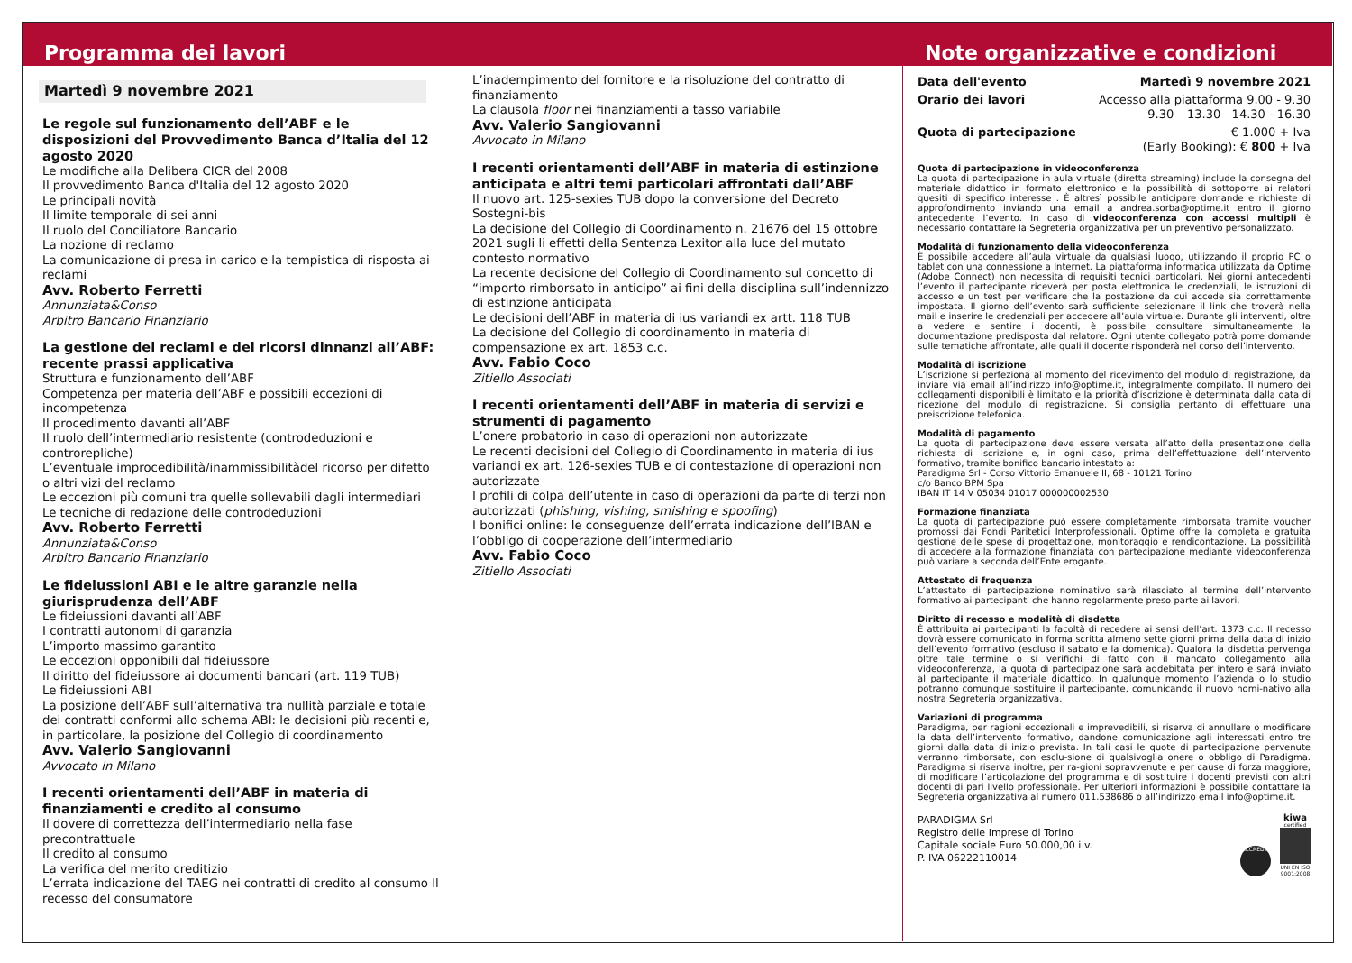Programma dei lavori
Martedì 9 novembre 2021
Le regole sul funzionamento dell’ABF e le disposizioni del Provvedimento Banca d’Italia del 12 agosto 2020
Le modifiche alla Delibera CICR del 2008
Il provvedimento Banca d'Italia del 12 agosto 2020
Le principali novità
Il limite temporale di sei anni
Il ruolo del Conciliatore Bancario
La nozione di reclamo
La comunicazione di presa in carico e la tempistica di risposta ai reclami
Avv. Roberto Ferretti
Annunziata&Conso
Arbitro Bancario Finanziario
La gestione dei reclami e dei ricorsi dinnanzi all’ABF: recente prassi applicativa
Struttura e funzionamento dell’ABF
Competenza per materia dell’ABF e possibili eccezioni di incompetenza
Il procedimento davanti all’ABF
Il ruolo dell’intermediario resistente (controdeduzioni e controrepliche)
L’eventuale improcedibilità/inammissibilitàdel ricorso per difetto o altri vizi del reclamo
Le eccezioni più comuni tra quelle sollevabili dagli intermediari
Le tecniche di redazione delle controdeduzioni
Avv. Roberto Ferretti
Annunziata&Conso
Arbitro Bancario Finanziario
Le fideiussioni ABI e le altre garanzie nella giurisprudenza dell’ABF
Le fideiussioni davanti all’ABF
I contratti autonomi di garanzia
L’importo massimo garantito
Le eccezioni opponibili dal fideiussore
Il diritto del fideiussore ai documenti bancari (art. 119 TUB)
Le fideiussioni ABI
La posizione dell’ABF sull’alternativa tra nullità parziale e totale dei contratti conformi allo schema ABI: le decisioni più recenti e, in particolare, la posizione del Collegio di coordinamento
Avv. Valerio Sangiovanni
Avvocato in Milano
I recenti orientamenti dell’ABF in materia di finanziamenti e credito al consumo
Il dovere di correttezza dell’intermediario nella fase precontrattuale
Il credito al consumo
La verifica del merito creditizio
L’errata indicazione del TAEG nei contratti di credito al consumo Il recesso del consumatore
L’inadempimento del fornitore e la risoluzione del contratto di finanziamento
La clausola floor nei finanziamenti a tasso variabile
Avv. Valerio Sangiovanni
Avvocato in Milano
I recenti orientamenti dell’ABF in materia di estinzione anticipata e altri temi particolari affrontati dall’ABF
Il nuovo art. 125-sexies TUB dopo la conversione del Decreto Sostegni-bis
La decisione del Collegio di Coordinamento n. 21676 del 15 ottobre 2021 sugli li effetti della Sentenza Lexitor alla luce del mutato contesto normativo
La recente decisione del Collegio di Coordinamento sul concetto di “importo rimborsato in anticipo” ai fini della disciplina sull’indennizzo di estinzione anticipata
Le decisioni dell’ABF in materia di ius variandi ex artt. 118 TUB
La decisione del Collegio di coordinamento in materia di compensazione ex art. 1853 c.c.
Avv. Fabio Coco
Zitiello Associati
I recenti orientamenti dell’ABF in materia di servizi e strumenti di pagamento
L’onere probatorio in caso di operazioni non autorizzate
Le recenti decisioni del Collegio di Coordinamento in materia di ius variandi ex art. 126-sexies TUB e di contestazione di operazioni non autorizzate
I profili di colpa dell’utente in caso di operazioni da parte di terzi non autorizzati (phishing, vishing, smishing e spoofing)
I bonifici online: le conseguenze dell’errata indicazione dell’IBAN e l’obbligo di cooperazione dell’intermediario
Avv. Fabio Coco
Zitiello Associati
Note organizzative e condizioni
Data dell'evento Martedì 9 novembre 2021
Orario dei lavori Accesso alla piattaforma 9.00 - 9.30
9.30 – 13.30 14.30 - 16.30
Quota di partecipazione € 1.000 + Iva
(Early Booking): € 800 + Iva
Quota di partecipazione in videoconferenza
La quota di partecipazione in aula virtuale (diretta streaming) include la consegna del materiale didattico in formato elettronico e la possibilità di sottoporre ai relatori quesiti di specifico interesse . È altresì possibile anticipare domande e richieste di approfondimento inviando una email a andrea.sorba@optime.it entro il giorno antecedente l’evento. In caso di videoconferenza con accessi multipli è necessario contattare la Segreteria organizzativa per un preventivo personalizzato.
Modalità di funzionamento della videoconferenza
È possibile accedere all’aula virtuale da qualsiasi luogo, utilizzando il proprio PC o tablet con una connessione a Internet. La piattaforma informatica utilizzata da Optime (Adobe Connect) non necessita di requisiti tecnici particolari. Nei giorni antecedenti l’evento il partecipante riceverà per posta elettronica le credenziali, le istruzioni di accesso e un test per verificare che la postazione da cui accede sia correttamente impostata. Il giorno dell’evento sarà sufficiente selezionare il link che troverà nella mail e inserire le credenziali per accedere all’aula virtuale. Durante gli interventi, oltre a vedere e sentire i docenti, è possibile consultare simultaneamente la documentazione predisposta dal relatore. Ogni utente collegato potrà porre domande sulle tematiche affrontate, alle quali il docente risponderà nel corso dell’intervento.
Modalità di iscrizione
L’iscrizione si perfeziona al momento del ricevimento del modulo di registrazione, da inviare via email all’indirizzo info@optime.it, integralmente compilato. Il numero dei collegamenti disponibili è limitato e la priorità d’iscrizione è determinata dalla data di ricezione del modulo di registrazione. Si consiglia pertanto di effettuare una preiscrizione telefonica.
Modalità di pagamento
La quota di partecipazione deve essere versata all’atto della presentazione della richiesta di iscrizione e, in ogni caso, prima dell’effettuazione dell’intervento formativo, tramite bonifico bancario intestato a:
Paradigma Srl - Corso Vittorio Emanuele II, 68 - 10121 Torino
c/o Banco BPM Spa
IBAN IT 14 V 05034 01017 000000002530
Formazione finanziata
La quota di partecipazione può essere completamente rimborsata tramite voucher promossi dai Fondi Paritetici Interprofessionali. Optime offre la completa e gratuita gestione delle spese di progettazione, monitoraggio e rendicontazione. La possibilità di accedere alla formazione finanziata con partecipazione mediante videoconferenza può variare a seconda dell’Ente erogante.
Attestato di frequenza
L’attestato di partecipazione nominativo sarà rilasciato al termine dell’intervento formativo ai partecipanti che hanno regolarmente preso parte ai lavori.
Diritto di recesso e modalità di disdetta
È attribuita ai partecipanti la facoltà di recedere ai sensi dell’art. 1373 c.c. Il recesso dovrà essere comunicato in forma scritta almeno sette giorni prima della data di inizio dell’evento formativo (escluso il sabato e la domenica). Qualora la disdetta pervenga oltre tale termine o si verifichi di fatto con il mancato collegamento alla videoconferenza, la quota di partecipazione sarà addebitata per intero e sarà inviato al partecipante il materiale didattico. In qualunque momento l’azienda o lo studio potranno comunque sostituire il partecipante, comunicando il nuovo nomi-nativo alla nostra Segreteria organizzativa.
Variazioni di programma
Paradigma, per ragioni eccezionali e imprevedibili, si riserva di annullare o modificare la data dell’intervento formativo, dandone comunicazione agli interessati entro tre giorni dalla data di inizio prevista. In tali casi le quote di partecipazione pervenute verranno rimborsate, con esclu-sione di qualsivoglia onere o obbligo di Paradigma. Paradigma si riserva inoltre, per ra-gioni sopravvenute e per cause di forza maggiore, di modificare l’articolazione del programma e di sostituire i docenti previsti con altri docenti di pari livello professionale. Per ulteriori informazioni è possibile contattare la Segreteria organizzativa al numero 011.538686 o all’indirizzo email info@optime.it.
PARADIGMA Srl
Registro delle Imprese di Torino
Capitale sociale Euro 50.000,00 i.v.
P. IVA 06222110014
ACCREDIA
kiwa
certified
UNI EN ISO
9001:2008